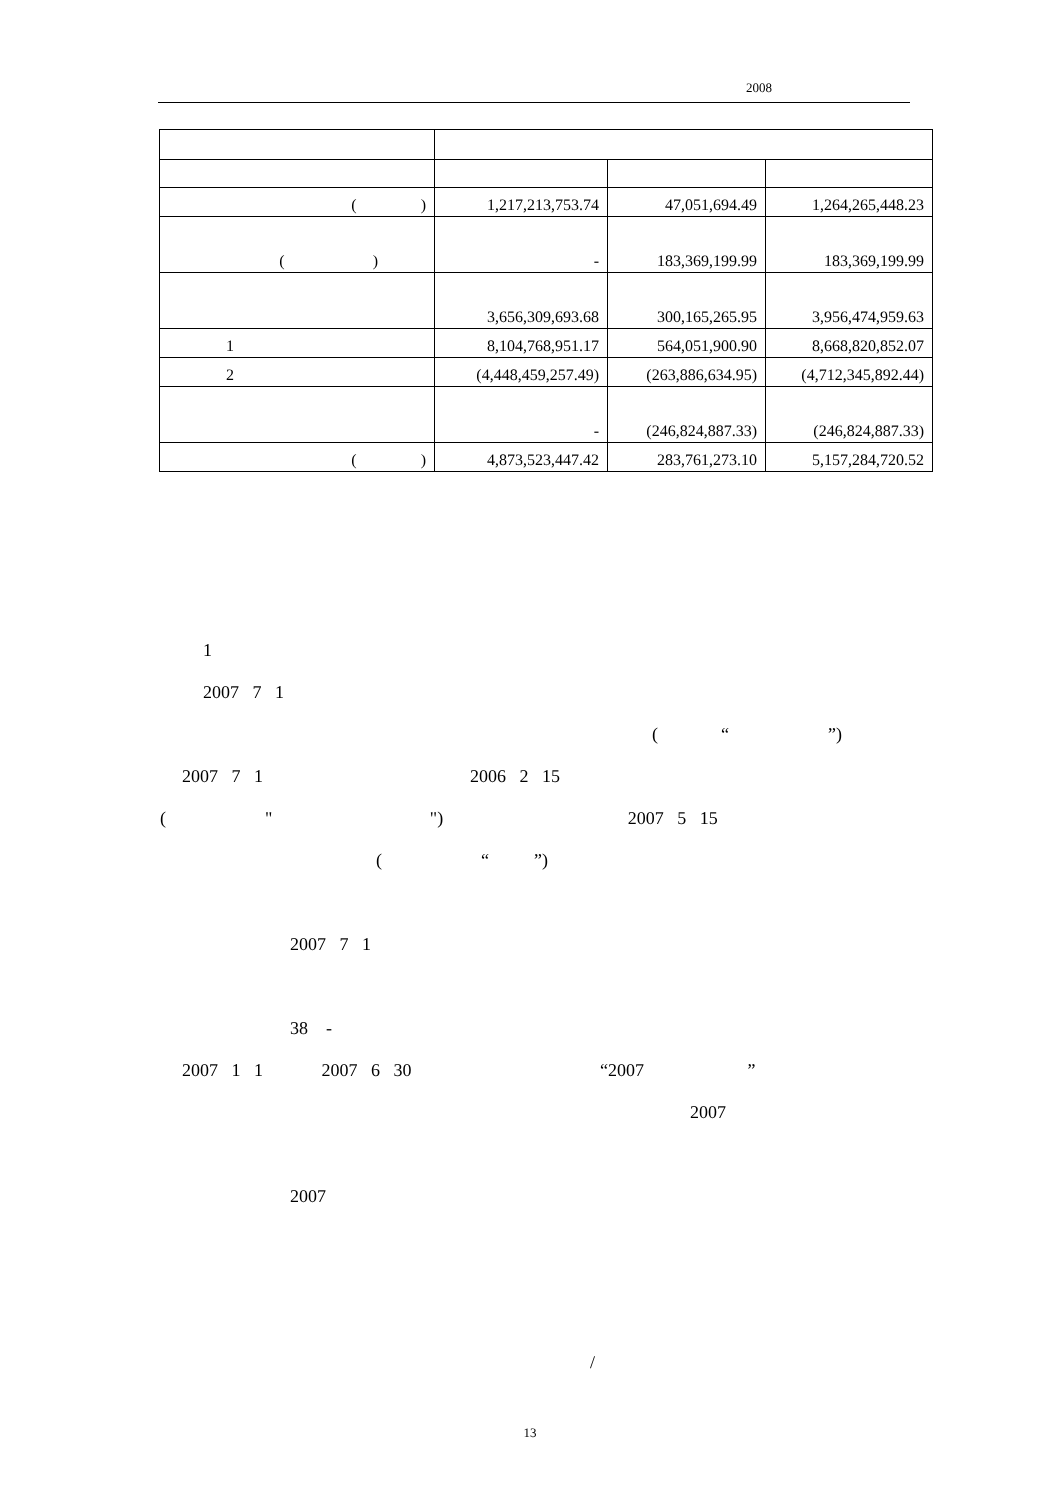2008
| ( ) | 1,217,213,753.74 | 47,051,694.49 | 1,264,265,448.23 |
| ( ) | - | 183,369,199.99 | 183,369,199.99 |
| | 3,656,309,693.68 | 300,165,265.95 | 3,956,474,959.63 |
| 1 | 8,104,768,951.17 | 564,051,900.90 | 8,668,820,852.07 |
| 2 | (4,448,459,257.49) | (263,886,634.95) | (4,712,345,892.44) |
| | - | (246,824,887.33) | (246,824,887.33) |
| ( ) | 4,873,523,447.42 | 283,761,273.10 | 5,157,284,720.52 |
1
2007 7 1
( “ ”)
2007 7 1 2006 2 15
( " ") 2007 5 15
( “ ”)
2007 7 1
38 -
2007 1 1 2007 6 30 “2007 ”
2007
2007
/
13